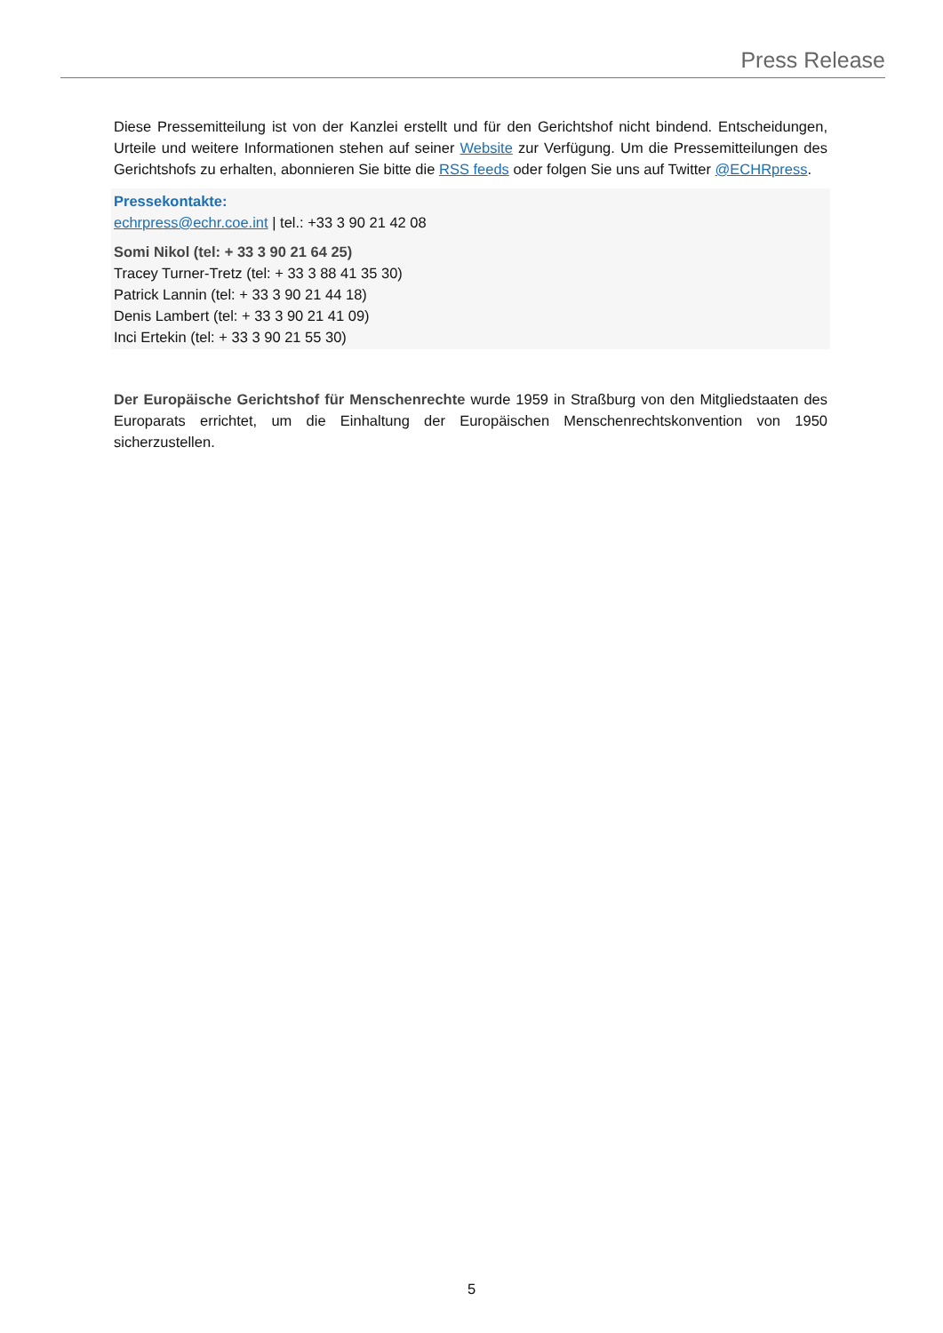Press Release
Diese Pressemitteilung ist von der Kanzlei erstellt und für den Gerichtshof nicht bindend. Entscheidungen, Urteile und weitere Informationen stehen auf seiner Website zur Verfügung. Um die Pressemitteilungen des Gerichtshofs zu erhalten, abonnieren Sie bitte die RSS feeds oder folgen Sie uns auf Twitter @ECHRpress.
Pressekontakte:
echrpress@echr.coe.int | tel.: +33 3 90 21 42 08
Somi Nikol (tel: + 33 3 90 21 64 25)
Tracey Turner-Tretz (tel: + 33 3 88 41 35 30)
Patrick Lannin (tel: + 33 3 90 21 44 18)
Denis Lambert (tel: + 33 3 90 21 41 09)
Inci Ertekin (tel: + 33 3 90 21 55 30)
Der Europäische Gerichtshof für Menschenrechte wurde 1959 in Straßburg von den Mitgliedstaaten des Europarats errichtet, um die Einhaltung der Europäischen Menschenrechtskonvention von 1950 sicherzustellen.
5